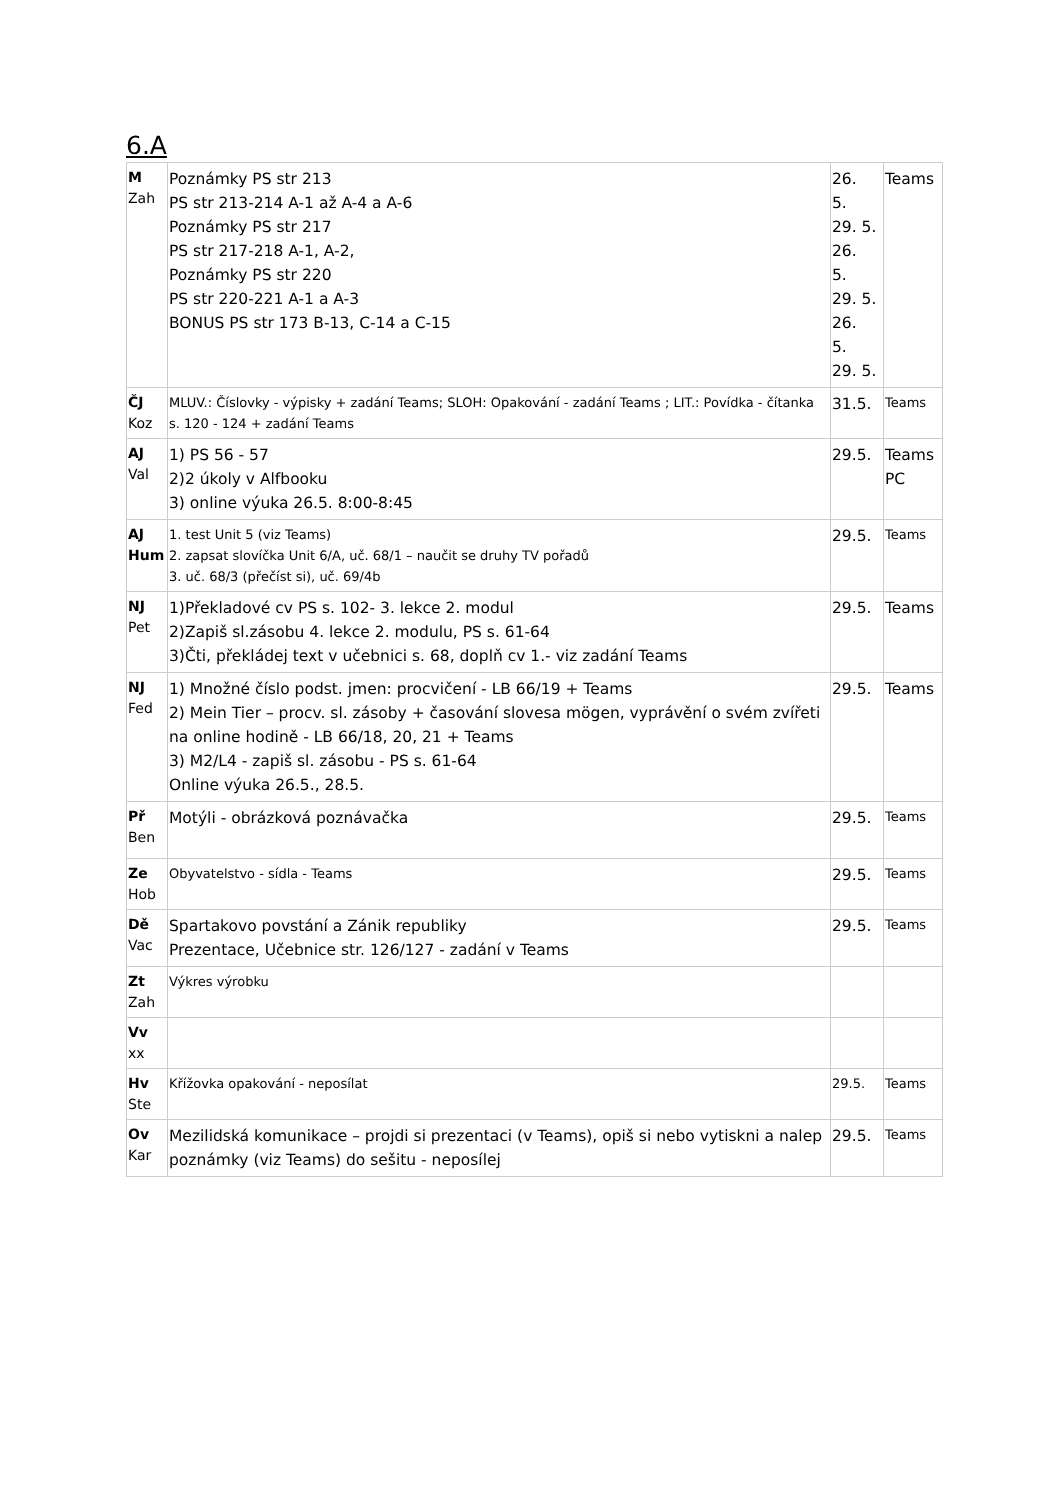6.A
| M Zah | Poznámky PS str 213 PS str 213-214 A-1 až A-4 a A-6 Poznámky PS str 217 PS str 217-218 A-1, A-2, Poznámky PS str 220 PS str 220-221 A-1 a A-3 BONUS PS str 173 B-13, C-14 a C-15 | 26. 5. 29. 5. 26. 5. 29. 5. 26. 5. 29. 5. | Teams |
| ČJ Koz | MLUV.: Číslovky - výpisky + zadání Teams; SLOH: Opakování - zadání Teams ; LIT.: Povídka - čítanka s. 120 - 124 + zadání Teams | 31.5. | Teams |
| AJ Val | 1) PS 56 - 57 2)2 úkoly v Alfbooku 3) online výuka 26.5. 8:00-8:45 | 29.5. | Teams PC |
| AJ Hum | 1. test Unit 5 (viz Teams) 2. zapsat slovíčka Unit 6/A, uč. 68/1 – naučit se druhy TV pořadů 3. uč. 68/3 (přečíst si), uč. 69/4b | 29.5. | Teams |
| NJ Pet | 1)Překladové cv PS s. 102- 3. lekce 2. modul 2)Zapiš sl.zásobu 4. lekce 2. modulu, PS s. 61-64 3)Čti, překládej text v učebnici s. 68, doplň cv 1.- viz zadání Teams | 29.5. | Teams |
| NJ Fed | 1) Množné číslo podst. jmen: procvičení - LB 66/19 + Teams 2) Mein Tier – procv. sl. zásoby + časování slovesa mögen, vyprávění o svém zvířeti na online hodině - LB 66/18, 20, 21 + Teams 3) M2/L4 - zapiš sl. zásobu - PS s. 61-64 Online výuka 26.5., 28.5. | 29.5. | Teams |
| Př Ben | Motýli - obrázková poznávačka | 29.5. | Teams |
| Ze Hob | Obyvatelstvo - sídla - Teams | 29.5. | Teams |
| Dě Vac | Spartakovo povstání a Zánik republiky Prezentace, Učebnice str. 126/127 - zadání v Teams | 29.5. | Teams |
| Zt Zah | Výkres výrobku | | |
| Vv xx | | | |
| Hv Ste | Křížovka opakování - neposílat | 29.5. | Teams |
| Ov Kar | Mezilidská komunikace – projdi si prezentaci (v Teams), opiš si nebo vytiskni a nalep poznámky (viz Teams) do sešitu - neposílej | 29.5. | Teams |